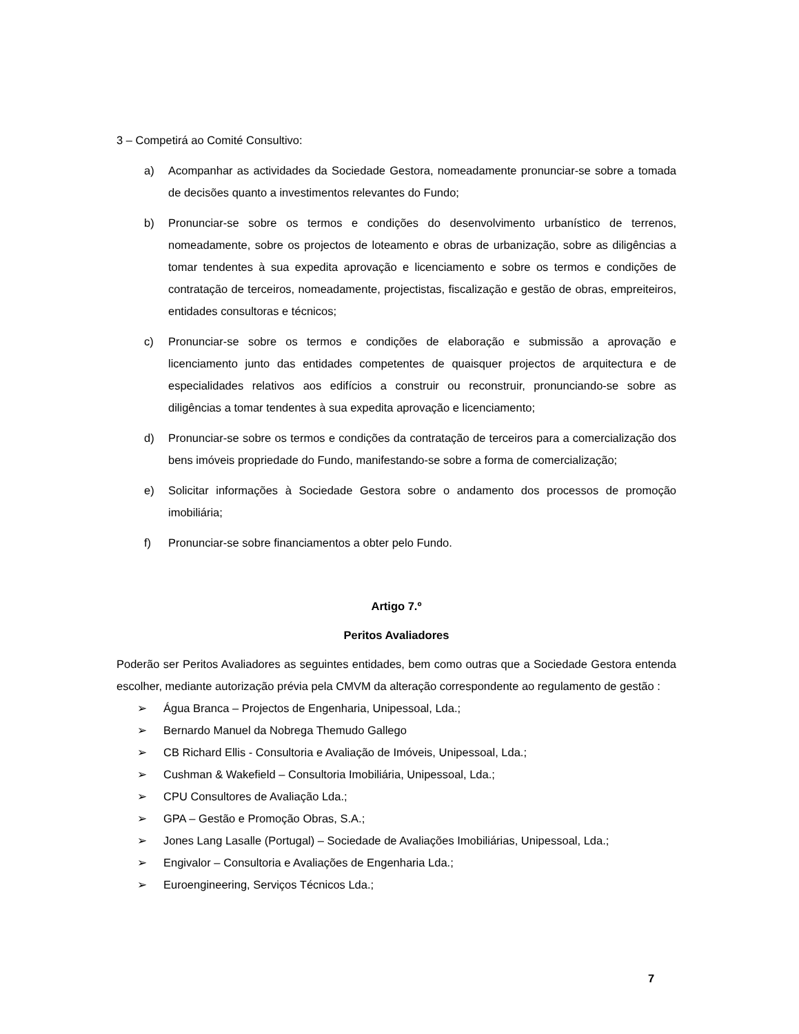3 – Competirá ao Comité Consultivo:
a) Acompanhar as actividades da Sociedade Gestora, nomeadamente pronunciar-se sobre a tomada de decisões quanto a investimentos relevantes do Fundo;
b) Pronunciar-se sobre os termos e condições do desenvolvimento urbanístico de terrenos, nomeadamente, sobre os projectos de loteamento e obras de urbanização, sobre as diligências a tomar tendentes à sua expedita aprovação e licenciamento e sobre os termos e condições de contratação de terceiros, nomeadamente, projectistas, fiscalização e gestão de obras, empreiteiros, entidades consultoras e técnicos;
c) Pronunciar-se sobre os termos e condições de elaboração e submissão a aprovação e licenciamento junto das entidades competentes de quaisquer projectos de arquitectura e de especialidades relativos aos edifícios a construir ou reconstruir, pronunciando-se sobre as diligências a tomar tendentes à sua expedita aprovação e licenciamento;
d) Pronunciar-se sobre os termos e condições da contratação de terceiros para a comercialização dos bens imóveis propriedade do Fundo, manifestando-se sobre a forma de comercialização;
e) Solicitar informações à Sociedade Gestora sobre o andamento dos processos de promoção imobiliária;
f) Pronunciar-se sobre financiamentos a obter pelo Fundo.
Artigo 7.º
Peritos Avaliadores
Poderão ser Peritos Avaliadores as seguintes entidades, bem como outras que a Sociedade Gestora entenda escolher, mediante autorização prévia pela CMVM da alteração correspondente ao regulamento de gestão :
➢ Água Branca – Projectos de Engenharia, Unipessoal, Lda.;
➢ Bernardo Manuel da Nobrega Themudo Gallego
➢ CB Richard Ellis - Consultoria e Avaliação de Imóveis, Unipessoal, Lda.;
➢ Cushman & Wakefield – Consultoria Imobiliária, Unipessoal, Lda.;
➢ CPU Consultores de Avaliação Lda.;
➢ GPA – Gestão e Promoção Obras, S.A.;
➢ Jones Lang Lasalle (Portugal) – Sociedade de Avaliações Imobiliárias, Unipessoal, Lda.;
➢ Engivalor – Consultoria e Avaliações de Engenharia Lda.;
➢ Euroengineering, Serviços Técnicos Lda.;
7